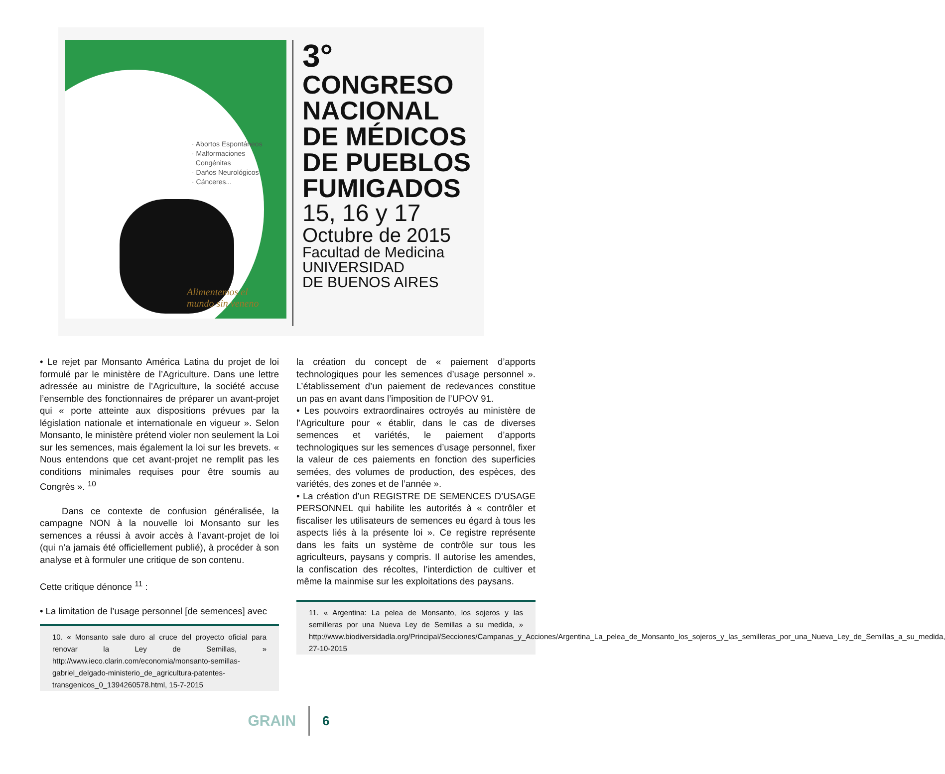· Abortos Espontáneos
· Malformaciones
Congénitas
· Daños Neurológicos
· Cánceres...
Alimentemos el
mundo sin veneno
3°
CONGRESO
NACIONAL
DE MÉDICOS
DE PUEBLOS
FUMIGADOS
15, 16 y 17
Octubre de 2015
Facultad de Medicina
UNIVERSIDAD
DE BUENOS AIRES
• Le rejet par Monsanto América Latina du projet de loi formulé par le ministère de l’Agriculture. Dans une lettre adressée au ministre de l’Agriculture, la société accuse l’ensemble des fonctionnaires de préparer un avant-projet qui « porte atteinte aux dispositions prévues par la législation nationale et internationale en vigueur ». Selon Monsanto, le ministère prétend violer non seulement la Loi sur les semences, mais également la loi sur les brevets. « Nous entendons que cet avant-projet ne remplit pas les conditions minimales requises pour être soumis au Congrès ». <sup>10</sup>
Dans ce contexte de confusion généralisée, la campagne NON à la nouvelle loi Monsanto sur les semences a réussi à avoir accès à l’avant-projet de loi (qui n’a jamais été officiellement publié), à procéder à son analyse et à formuler une critique de son contenu.
Cette critique dénonce <sup>11</sup> :
• La limitation de l’usage personnel [de semences] avec
10. « Monsanto sale duro al cruce del proyecto oficial para renovar la Ley de Semillas, » http://www.ieco.clarin.com/economia/monsanto-semillas-gabriel_delgado-ministerio_de_agricultura-patentes-transgenicos_0_1394260578.html, 15-7-2015
la création du concept de « paiement d’apports technologiques pour les semences d’usage personnel ». L’établissement d’un paiement de redevances constitue un pas en avant dans l’imposition de l’UPOV 91.
• Les pouvoirs extraordinaires octroyés au ministère de l’Agriculture pour « établir, dans le cas de diverses semences et variétés, le paiement d’apports technologiques sur les semences d’usage personnel, fixer la valeur de ces paiements en fonction des superficies semées, des volumes de production, des espèces, des variétés, des zones et de l’année ».
• La création d’un REGISTRE DE SEMENCES D’USAGE PERSONNEL qui habilite les autorités à « contrôler et fiscaliser les utilisateurs de semences eu égard à tous les aspects liés à la présente loi ». Ce registre représente dans les faits un système de contrôle sur tous les agriculteurs, paysans y compris. Il autorise les amendes, la confiscation des récoltes, l’interdiction de cultiver et même la mainmise sur les exploitations des paysans.
11. « Argentina: La pelea de Monsanto, los sojeros y las semilleras por una Nueva Ley de Semillas a su medida, » http://www.biodiversidadla.org/Principal/Secciones/Campanas_y_Acciones/Argentina_La_pelea_de_Monsanto_los_sojeros_y_las_semilleras_por_una_Nueva_Ley_de_Semillas_a_su_medida, 27-10-2015
GRAIN
6